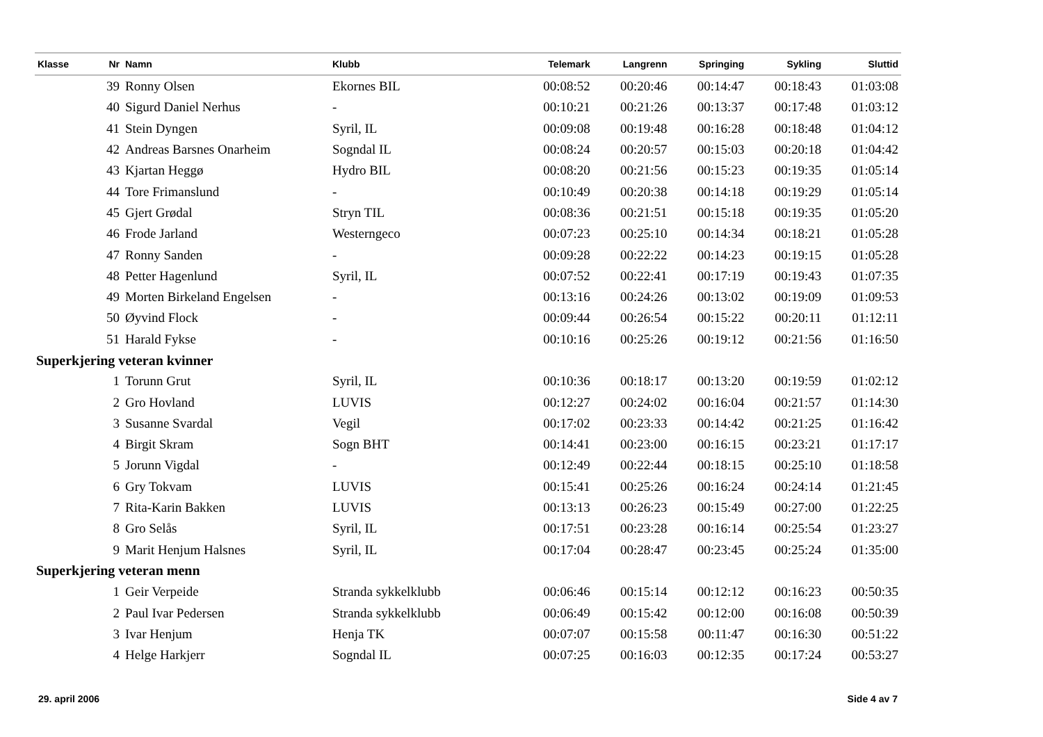| Klasse | Nr | Namn | Klubb | Telemark | Langrenn | Springing | Sykling | Sluttid |
| --- | --- | --- | --- | --- | --- | --- | --- | --- |
| | 39 | Ronny Olsen | Ekornes BIL | 00:08:52 | 00:20:46 | 00:14:47 | 00:18:43 | 01:03:08 |
| | 40 | Sigurd Daniel Nerhus | - | 00:10:21 | 00:21:26 | 00:13:37 | 00:17:48 | 01:03:12 |
| | 41 | Stein Dyngen | Syril, IL | 00:09:08 | 00:19:48 | 00:16:28 | 00:18:48 | 01:04:12 |
| | 42 | Andreas Barsnes Onarheim | Sogndal IL | 00:08:24 | 00:20:57 | 00:15:03 | 00:20:18 | 01:04:42 |
| | 43 | Kjartan Heggø | Hydro BIL | 00:08:20 | 00:21:56 | 00:15:23 | 00:19:35 | 01:05:14 |
| | 44 | Tore Frimanslund | - | 00:10:49 | 00:20:38 | 00:14:18 | 00:19:29 | 01:05:14 |
| | 45 | Gjert Grødal | Stryn TIL | 00:08:36 | 00:21:51 | 00:15:18 | 00:19:35 | 01:05:20 |
| | 46 | Frode Jarland | Westerngeco | 00:07:23 | 00:25:10 | 00:14:34 | 00:18:21 | 01:05:28 |
| | 47 | Ronny Sanden | - | 00:09:28 | 00:22:22 | 00:14:23 | 00:19:15 | 01:05:28 |
| | 48 | Petter Hagenlund | Syril, IL | 00:07:52 | 00:22:41 | 00:17:19 | 00:19:43 | 01:07:35 |
| | 49 | Morten Birkeland Engelsen | - | 00:13:16 | 00:24:26 | 00:13:02 | 00:19:09 | 01:09:53 |
| | 50 | Øyvind Flock | - | 00:09:44 | 00:26:54 | 00:15:22 | 00:20:11 | 01:12:11 |
| | 51 | Harald Fykse | - | 00:10:16 | 00:25:26 | 00:19:12 | 00:21:56 | 01:16:50 |
| Superkjering veteran kvinner | | | | | | | | |
| | 1 | Torunn Grut | Syril, IL | 00:10:36 | 00:18:17 | 00:13:20 | 00:19:59 | 01:02:12 |
| | 2 | Gro Hovland | LUVIS | 00:12:27 | 00:24:02 | 00:16:04 | 00:21:57 | 01:14:30 |
| | 3 | Susanne Svardal | Vegil | 00:17:02 | 00:23:33 | 00:14:42 | 00:21:25 | 01:16:42 |
| | 4 | Birgit Skram | Sogn BHT | 00:14:41 | 00:23:00 | 00:16:15 | 00:23:21 | 01:17:17 |
| | 5 | Jorunn Vigdal | - | 00:12:49 | 00:22:44 | 00:18:15 | 00:25:10 | 01:18:58 |
| | 6 | Gry Tokvam | LUVIS | 00:15:41 | 00:25:26 | 00:16:24 | 00:24:14 | 01:21:45 |
| | 7 | Rita-Karin Bakken | LUVIS | 00:13:13 | 00:26:23 | 00:15:49 | 00:27:00 | 01:22:25 |
| | 8 | Gro Selås | Syril, IL | 00:17:51 | 00:23:28 | 00:16:14 | 00:25:54 | 01:23:27 |
| | 9 | Marit Henjum Halsnes | Syril, IL | 00:17:04 | 00:28:47 | 00:23:45 | 00:25:24 | 01:35:00 |
| Superkjering veteran menn | | | | | | | | |
| | 1 | Geir Verpeide | Stranda sykkelklubb | 00:06:46 | 00:15:14 | 00:12:12 | 00:16:23 | 00:50:35 |
| | 2 | Paul Ivar Pedersen | Stranda sykkelklubb | 00:06:49 | 00:15:42 | 00:12:00 | 00:16:08 | 00:50:39 |
| | 3 | Ivar Henjum | Henja TK | 00:07:07 | 00:15:58 | 00:11:47 | 00:16:30 | 00:51:22 |
| | 4 | Helge Harkjerr | Sogndal IL | 00:07:25 | 00:16:03 | 00:12:35 | 00:17:24 | 00:53:27 |
29. april 2006 Side 4 av 7